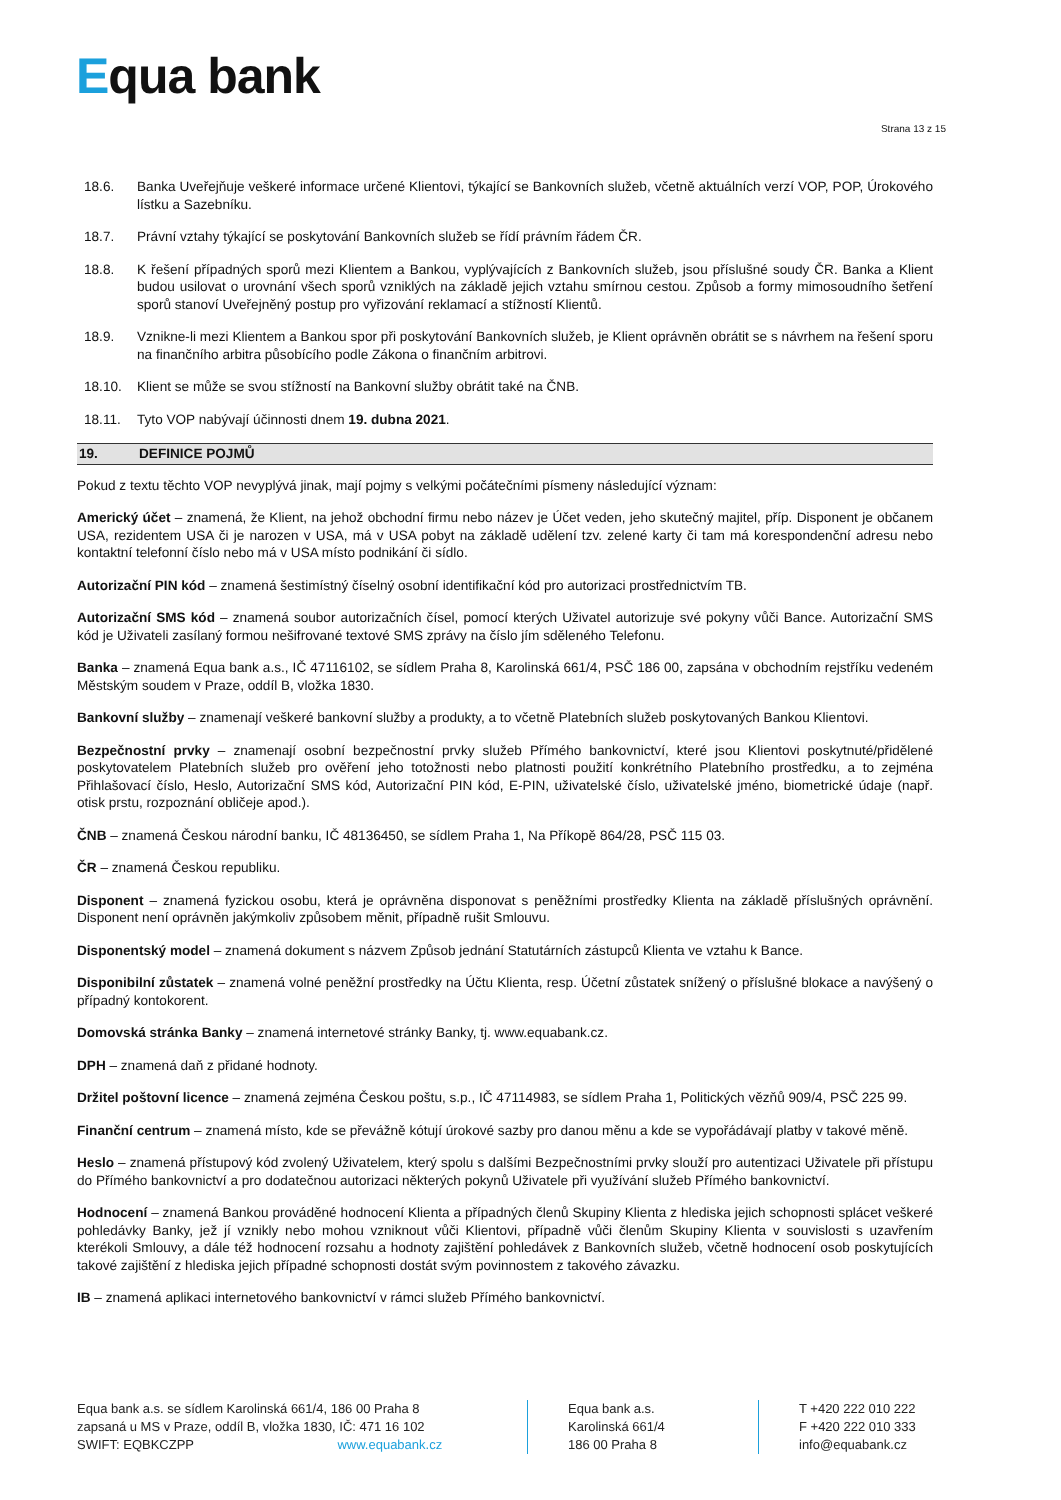Equa bank
Strana 13 z 15
18.6. Banka Uveřejňuje veškeré informace určené Klientovi, týkající se Bankovních služeb, včetně aktuálních verzí VOP, POP, Úrokového lístku a Sazebníku.
18.7. Právní vztahy týkající se poskytování Bankovních služeb se řídí právním řádem ČR.
18.8. K řešení případných sporů mezi Klientem a Bankou, vyplývajících z Bankovních služeb, jsou příslušné soudy ČR. Banka a Klient budou usilovat o urovnání všech sporů vzniklých na základě jejich vztahu smírnou cestou. Způsob a formy mimosoudního šetření sporů stanoví Uveřejněný postup pro vyřizování reklamací a stížností Klientů.
18.9. Vznikne-li mezi Klientem a Bankou spor při poskytování Bankovních služeb, je Klient oprávněn obrátit se s návrhem na řešení sporu na finančního arbitra působícího podle Zákona o finančním arbitrovi.
18.10. Klient se může se svou stížností na Bankovní služby obrátit také na ČNB.
18.11. Tyto VOP nabývají účinnosti dnem 19. dubna 2021.
19. DEFINICE POJMŮ
Pokud z textu těchto VOP nevyplývá jinak, mají pojmy s velkými počátečními písmeny následující význam:
Americký účet – znamená, že Klient, na jehož obchodní firmu nebo název je Účet veden, jeho skutečný majitel, příp. Disponent je občanem USA, rezidentem USA či je narozen v USA, má v USA pobyt na základě udělení tzv. zelené karty či tam má korespondenční adresu nebo kontaktní telefonní číslo nebo má v USA místo podnikání či sídlo.
Autorizační PIN kód – znamená šestimístný číselný osobní identifikační kód pro autorizaci prostřednictvím TB.
Autorizační SMS kód – znamená soubor autorizačních čísel, pomocí kterých Uživatel autorizuje své pokyny vůči Bance. Autorizační SMS kód je Uživateli zasílaný formou nešifrované textové SMS zprávy na číslo jím sděleného Telefonu.
Banka – znamená Equa bank a.s., IČ 47116102, se sídlem Praha 8, Karolinská 661/4, PSČ 186 00, zapsána v obchodním rejstříku vedeném Městským soudem v Praze, oddíl B, vložka 1830.
Bankovní služby – znamenají veškeré bankovní služby a produkty, a to včetně Platebních služeb poskytovaných Bankou Klientovi.
Bezpečnostní prvky – znamenají osobní bezpečnostní prvky služeb Přímého bankovnictví, které jsou Klientovi poskytnuté/přidělené poskytovatelem Platebních služeb pro ověření jeho totožnosti nebo platnosti použití konkrétního Platebního prostředku, a to zejména Přihlašovací číslo, Heslo, Autorizační SMS kód, Autorizační PIN kód, E-PIN, uživatelské číslo, uživatelské jméno, biometrické údaje (např. otisk prstu, rozpoznání obličeje apod.).
ČNB – znamená Českou národní banku, IČ 48136450, se sídlem Praha 1, Na Příkopě 864/28, PSČ 115 03.
ČR – znamená Českou republiku.
Disponent – znamená fyzickou osobu, která je oprávněna disponovat s peněžními prostředky Klienta na základě příslušných oprávnění. Disponent není oprávněn jakýmkoliv způsobem měnit, případně rušit Smlouvu.
Disponentský model – znamená dokument s názvem Způsob jednání Statutárních zástupců Klienta ve vztahu k Bance.
Disponibilní zůstatek – znamená volné peněžní prostředky na Účtu Klienta, resp. Účetní zůstatek snížený o příslušné blokace a navýšený o případný kontokorent.
Domovská stránka Banky – znamená internetové stránky Banky, tj. www.equabank.cz.
DPH – znamená daň z přidané hodnoty.
Držitel poštovní licence – znamená zejména Českou poštu, s.p., IČ 47114983, se sídlem Praha 1, Politických vězňů 909/4, PSČ 225 99.
Finanční centrum – znamená místo, kde se převážně kótují úrokové sazby pro danou měnu a kde se vypořádávají platby v takové měně.
Heslo – znamená přístupový kód zvolený Uživatelem, který spolu s dalšími Bezpečnostními prvky slouží pro autentizaci Uživatele při přístupu do Přímého bankovnictví a pro dodatečnou autorizaci některých pokynů Uživatele při využívání služeb Přímého bankovnictví.
Hodnocení – znamená Bankou prováděné hodnocení Klienta a případných členů Skupiny Klienta z hlediska jejich schopnosti splácet veškeré pohledávky Banky, jež jí vznikly nebo mohou vzniknout vůči Klientovi, případně vůči členům Skupiny Klienta v souvislosti s uzavřením kterékoli Smlouvy, a dále též hodnocení rozsahu a hodnoty zajištění pohledávek z Bankovních služeb, včetně hodnocení osob poskytujících takové zajištění z hlediska jejich případné schopnosti dostát svým povinnostem z takového závazku.
IB – znamená aplikaci internetového bankovnictví v rámci služeb Přímého bankovnictví.
Equa bank a.s. se sídlem Karolinská 661/4, 186 00 Praha 8
zapsaná u MS v Praze, oddíl B, vložka 1830, IČ: 471 16 102
SWIFT: EQBKCZPP www.equabank.cz
Equa bank a.s.
Karolinská 661/4
186 00 Praha 8
T +420 222 010 222
F +420 222 010 333
info@equabank.cz